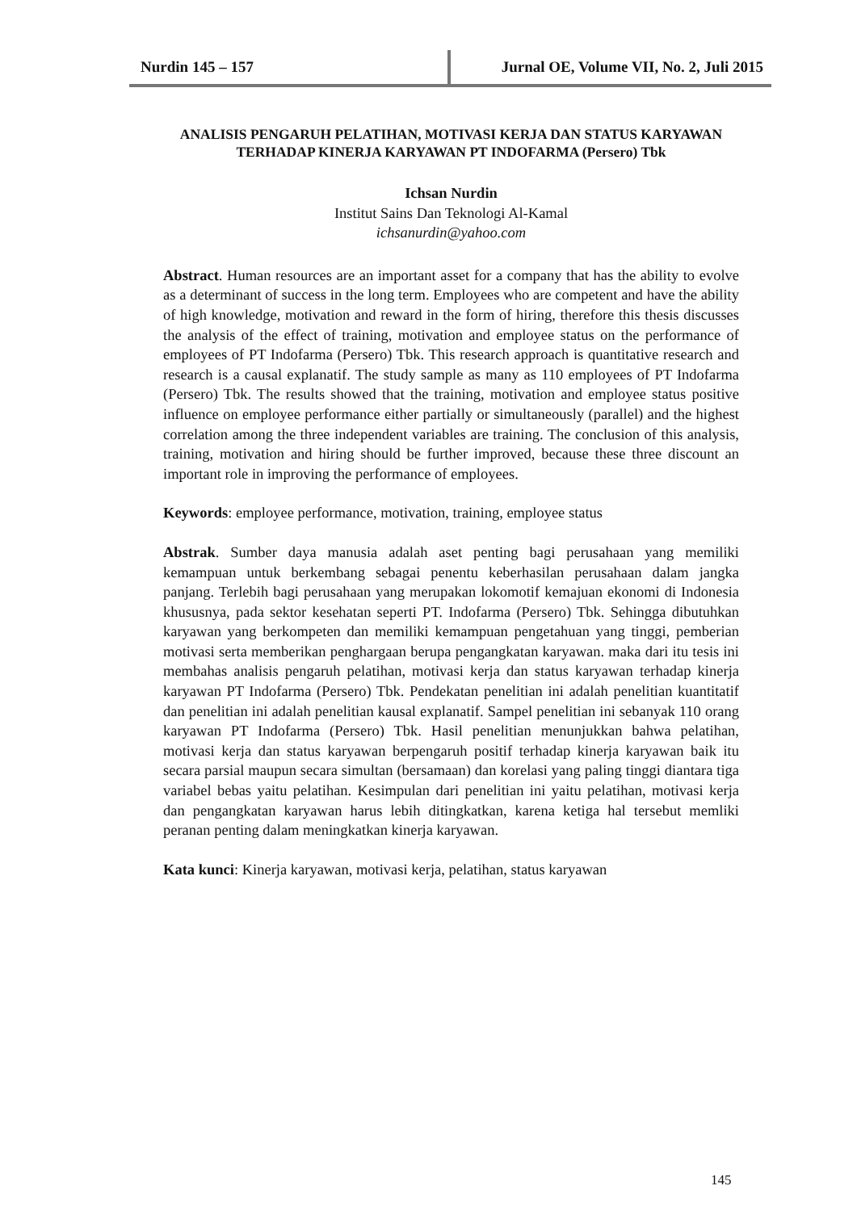Nurdin 145 – 157
Jurnal OE, Volume VII, No. 2, Juli 2015
ANALISIS PENGARUH PELATIHAN, MOTIVASI KERJA DAN STATUS KARYAWAN TERHADAP KINERJA KARYAWAN PT INDOFARMA (Persero) Tbk
Ichsan Nurdin
Institut Sains Dan Teknologi Al-Kamal
ichsanurdin@yahoo.com
Abstract. Human resources are an important asset for a company that has the ability to evolve as a determinant of success in the long term. Employees who are competent and have the ability of high knowledge, motivation and reward in the form of hiring, therefore this thesis discusses the analysis of the effect of training, motivation and employee status on the performance of employees of PT Indofarma (Persero) Tbk. This research approach is quantitative research and research is a causal explanatif. The study sample as many as 110 employees of PT Indofarma (Persero) Tbk. The results showed that the training, motivation and employee status positive influence on employee performance either partially or simultaneously (parallel) and the highest correlation among the three independent variables are training. The conclusion of this analysis, training, motivation and hiring should be further improved, because these three discount an important role in improving the performance of employees.
Keywords: employee performance, motivation, training, employee status
Abstrak. Sumber daya manusia adalah aset penting bagi perusahaan yang memiliki kemampuan untuk berkembang sebagai penentu keberhasilan perusahaan dalam jangka panjang. Terlebih bagi perusahaan yang merupakan lokomotif kemajuan ekonomi di Indonesia khususnya, pada sektor kesehatan seperti PT. Indofarma (Persero) Tbk. Sehingga dibutuhkan karyawan yang berkompeten dan memiliki kemampuan pengetahuan yang tinggi, pemberian motivasi serta memberikan penghargaan berupa pengangkatan karyawan. maka dari itu tesis ini membahas analisis pengaruh pelatihan, motivasi kerja dan status karyawan terhadap kinerja karyawan PT Indofarma (Persero) Tbk. Pendekatan penelitian ini adalah penelitian kuantitatif dan penelitian ini adalah penelitian kausal explanatif. Sampel penelitian ini sebanyak 110 orang karyawan PT Indofarma (Persero) Tbk. Hasil penelitian menunjukkan bahwa pelatihan, motivasi kerja dan status karyawan berpengaruh positif terhadap kinerja karyawan baik itu secara parsial maupun secara simultan (bersamaan) dan korelasi yang paling tinggi diantara tiga variabel bebas yaitu pelatihan. Kesimpulan dari penelitian ini yaitu pelatihan, motivasi kerja dan pengangkatan karyawan harus lebih ditingkatkan, karena ketiga hal tersebut memliki peranan penting dalam meningkatkan kinerja karyawan.
Kata kunci: Kinerja karyawan, motivasi kerja, pelatihan, status karyawan
145